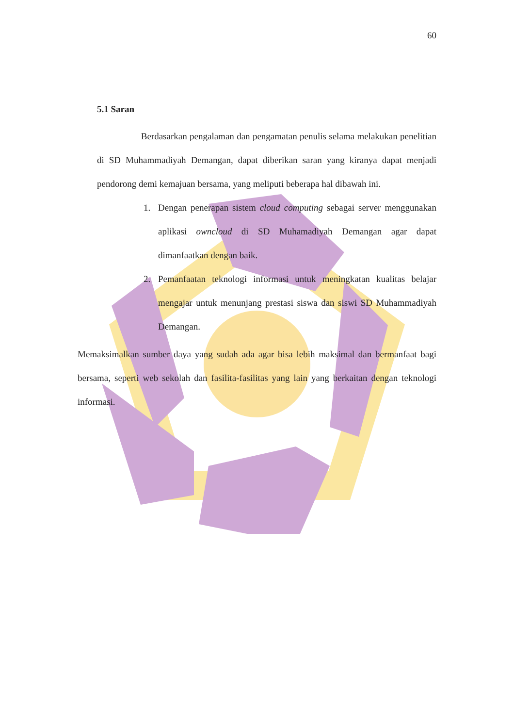60
5.1 Saran
Berdasarkan pengalaman dan pengamatan penulis selama melakukan penelitian di SD Muhammadiyah Demangan, dapat diberikan saran yang kiranya dapat menjadi pendorong demi kemajuan bersama, yang meliputi beberapa hal dibawah ini.
1. Dengan penerapan sistem cloud computing sebagai server menggunakan aplikasi owncloud di SD Muhamadiyah Demangan agar dapat dimanfaatkan dengan baik.
2. Pemanfaatan teknologi informasi untuk meningkatan kualitas belajar mengajar untuk menunjang prestasi siswa dan siswi SD Muhammadiyah Demangan.
Memaksimalkan sumber daya yang sudah ada agar bisa lebih maksimal dan bermanfaat bagi bersama, seperti web sekolah dan fasilita-fasilitas yang lain yang berkaitan dengan teknologi informasi.